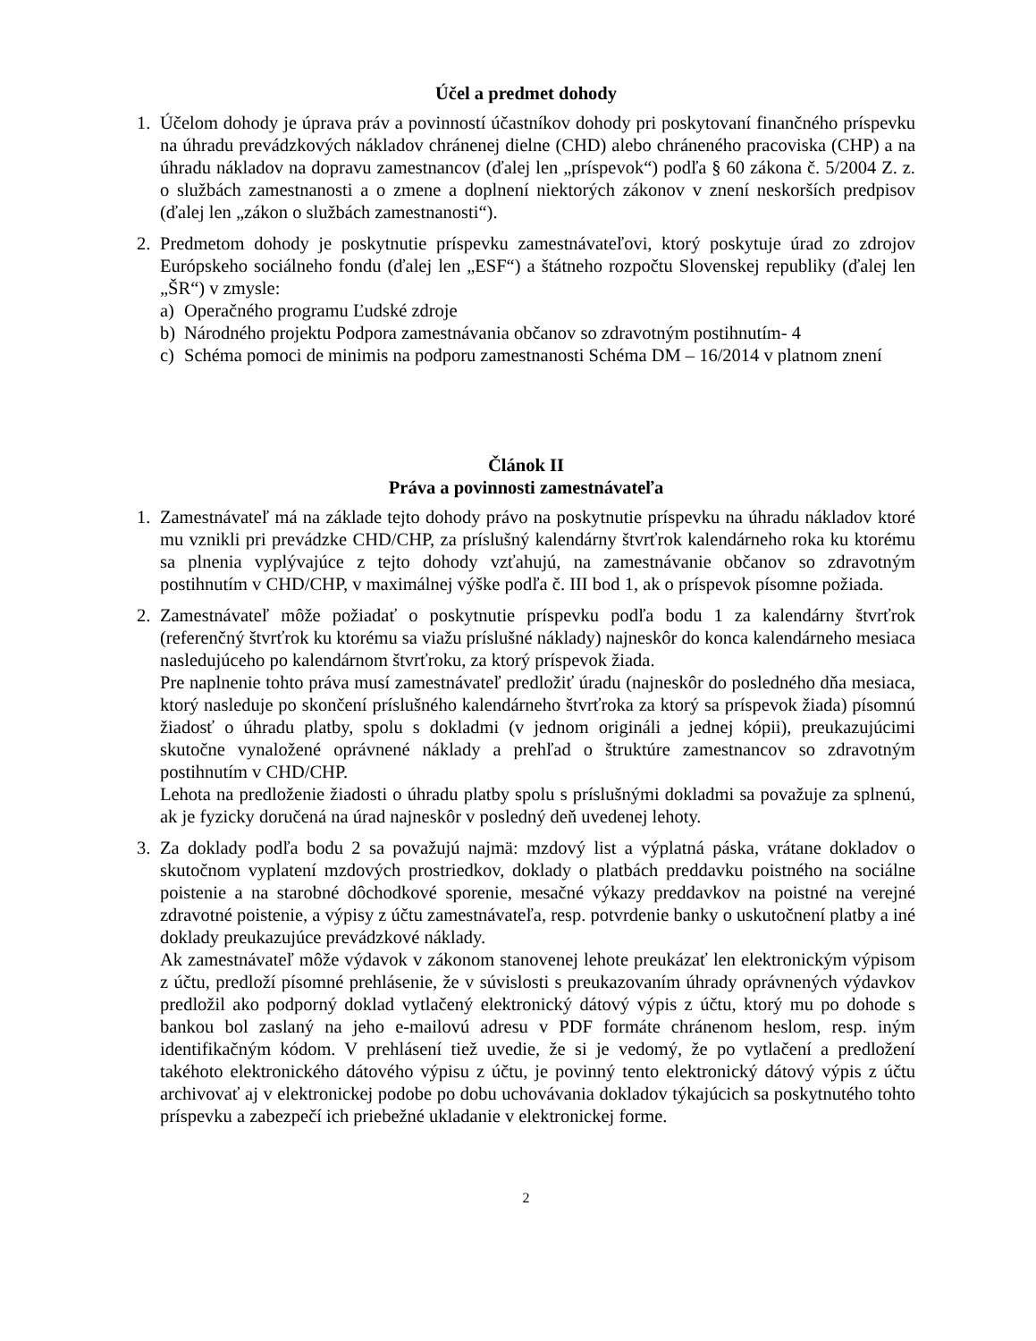Účel a predmet dohody
1. Účelom dohody je úprava práv a povinností účastníkov dohody pri poskytovaní finančného príspevku na úhradu prevádzkových nákladov chránenej dielne (CHD) alebo chráneného pracoviska (CHP) a na úhradu nákladov na dopravu zamestnancov (ďalej len „príspevok“) podľa § 60 zákona č. 5/2004 Z. z. o službách zamestnanosti a o zmene a doplnení niektorých zákonov v znení neskorších predpisov (ďalej len „zákon o službách zamestnanosti“).
2. Predmetom dohody je poskytnutie príspevku zamestnávateľovi, ktorý poskytuje úrad zo zdrojov Európskeho sociálneho fondu (ďalej len „ESF“) a štátneho rozpočtu Slovenskej republiky (ďalej len „ŠR“) v zmysle:
a) Operačného programu Ľudské zdroje
b) Národného projektu Podpora zamestnávania občanov so zdravotným postihnutím- 4
c) Schéma pomoci de minimis na podporu zamestnanosti Schéma DM – 16/2014 v platnom znení
Článok II
Práva a povinnosti zamestnávateľa
1. Zamestnávateľ má na základe tejto dohody právo na poskytnutie príspevku na úhradu nákladov ktoré mu vznikli pri prevádzke CHD/CHP, za príslušný kalendárny štvrťrok kalendárneho roka ku ktorému sa plnenia vyplývajúce z tejto dohody vzťahujú, na zamestnávanie občanov so zdravotným postihnutím v CHD/CHP, v maximálnej výške podľa č. III bod 1, ak o príspevok písomne požiada.
2. Zamestnávateľ môže požiadať o poskytnutie príspevku podľa bodu 1 za kalendárny štvrťrok (referenčný štvrťrok ku ktorému sa viažu príslušné náklady) najneskôr do konca kalendárneho mesiaca nasledujúceho po kalendárnom štvrťroku, za ktorý príspevok žiada.
Pre naplnenie tohto práva musí zamestnávateľ predložiť úradu (najneskôr do posledného dňa mesiaca, ktorý nasleduje po skončení príslušného kalendárneho štvrťroka za ktorý sa príspevok žiada) písomnú žiadosť o úhradu platby, spolu s dokladmi (v jednom origináli a jednej kópii), preukazujúcimi skutočne vynaložené oprávnené náklady a prehľad o štruktúre zamestnancov so zdravotným postihnutím v CHD/CHP.
Lehota na predloženie žiadosti o úhradu platby spolu s príslušnými dokladmi sa považuje za splnenú, ak je fyzicky doručená na úrad najneskôr v posledný deň uvedenej lehoty.
3. Za doklady podľa bodu 2 sa považujú najmä: mzdový list a výplatná páska, vrátane dokladov o skutočnom vyplatení mzdových prostriedkov, doklady o platbách preddavku poistného na sociálne poistenie a na starobné dôchodkové sporenie, mesačné výkazy preddavkov na poistné na verejné zdravotné poistenie, a výpisy z účtu zamestnávateľa, resp. potvrdenie banky o uskutočnení platby a iné doklady preukazujúce prevádzkové náklady.
Ak zamestnávateľ môže výdavok v zákonom stanovenej lehote preukázať len elektronickým výpisom z účtu, predloží písomné prehlásenie, že v súvislosti s preukazovaním úhrady oprávnených výdavkov predložil ako podporný doklad vytlačený elektronický dátový výpis z účtu, ktorý mu po dohode s bankou bol zaslaný na jeho e-mailovú adresu v PDF formáte chránenom heslom, resp. iným identifikačným kódom. V prehlásení tiež uvedie, že si je vedomý, že po vytlačení a predložení takéhoto elektronického dátového výpisu z účtu, je povinný tento elektronický dátový výpis z účtu archivovať aj v elektronickej podobe po dobu uchovávania dokladov týkajúcich sa poskytnutého tohto príspevku a zabezpečí ich priebežné ukladanie v elektronickej forme.
2